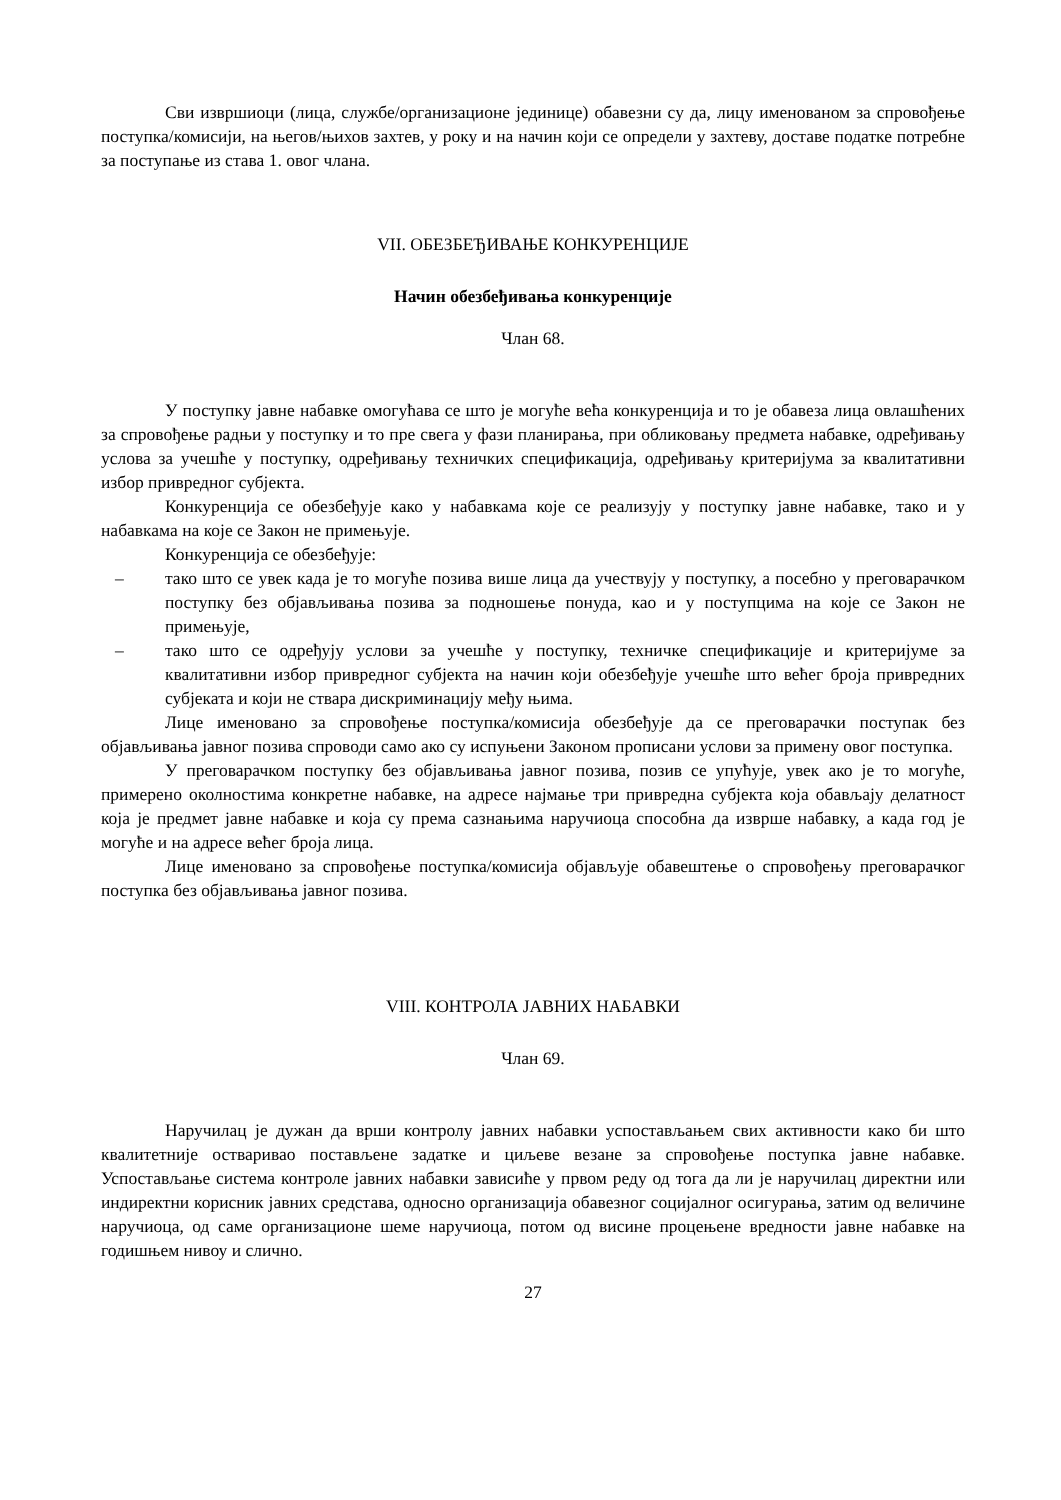Сви извршиоци (лица, службе/организационе јединице) обавезни су да, лицу именованом за спровођење поступка/комисији, на његов/њихов захтев, у року и на начин који се определи у захтеву, доставе податке потребне за поступање из става 1. овог члана.
VII. ОБЕЗБЕЂИВАЊЕ КОНКУРЕНЦИЈЕ
Начин обезбеђивања конкуренције
Члан 68.
У поступку јавне набавке омогућава се што је могуће већа конкуренција и то је обавеза лица овлашћених за спровођење радњи у поступку и то пре свега у фази планирања, при обликовању предмета набавке, одређивању услова за учешће у поступку, одређивању техничких спецификација, одређивању критеријума за квалитативни избор привредног субјекта.
Конкуренција се обезбеђује како у набавкама које се реализују у поступку јавне набавке, тако и у набавкама на које се Закон не примењује.
Конкуренција се обезбеђује:
– тако што се увек када је то могуће позива више лица да учествују у поступку, а посебно у преговарачком поступку без објављивања позива за подношење понуда, као и у поступцима на које се Закон не примењује,
– тако што се одређују услови за учешће у поступку, техничке спецификације и критеријуме за квалитативни избор привредног субјекта на начин који обезбеђује учешће што већег броја привредних субјеката и који не ствара дискриминацију међу њима.
Лице именовано за спровођење поступка/комисија обезбеђује да се преговарачки поступак без објављивања јавног позива спроводи само ако су испуњени Законом прописани услови за примену овог поступка.
У преговарачком поступку без објављивања јавног позива, позив се упућује, увек ако је то могуће, примерено околностима конкретне набавке, на адресе најмање три привредна субјекта која обављају делатност која је предмет јавне набавке и која су према сазнањима наручиоца способна да изврше набавку, а када год је могуће и на адресе већег броја лица.
Лице именовано за спровођење поступка/комисија објављује обавештење о спровођењу преговарачког поступка без објављивања јавног позива.
VIII. КОНТРОЛА ЈАВНИХ НАБАВКИ
Члан 69.
Наручилац је дужан да врши контролу јавних набавки успостављањем свих активности како би што квалитетније остваривао постављене задатке и циљеве везане за спровођење поступка јавне набавке. Успостављање система контроле јавних набавки зависиће у првом реду од тога да ли је наручилац директни или индиректни корисник јавних средстава, односно организација обавезног социјалног осигурања, затим од величине наручиоца, од саме организационе шеме наручиоца, потом од висине процењене вредности јавне набавке на годишњем нивоу и слично.
27